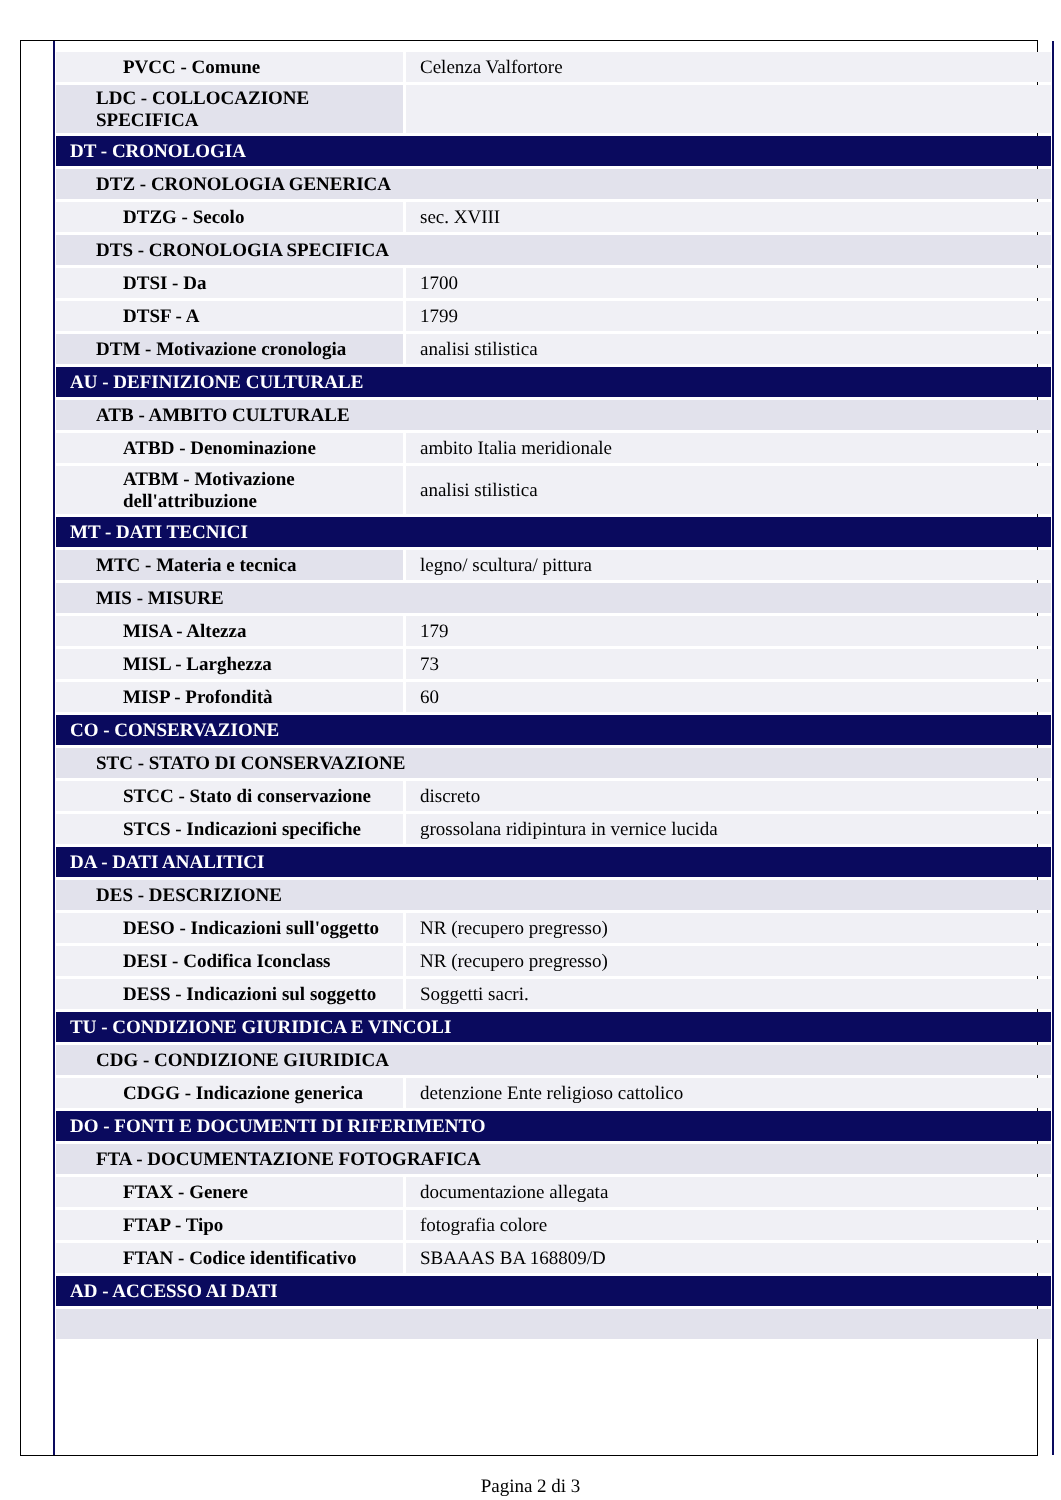| PVCC - Comune | Celenza Valfortore |
| LDC - COLLOCAZIONE SPECIFICA | |
| DT - CRONOLOGIA | |
| DTZ - CRONOLOGIA GENERICA | |
| DTZG - Secolo | sec. XVIII |
| DTS - CRONOLOGIA SPECIFICA | |
| DTSI - Da | 1700 |
| DTSF - A | 1799 |
| DTM - Motivazione cronologia | analisi stilistica |
| AU - DEFINIZIONE CULTURALE | |
| ATB - AMBITO CULTURALE | |
| ATBD - Denominazione | ambito Italia meridionale |
| ATBM - Motivazione dell'attribuzione | analisi stilistica |
| MT - DATI TECNICI | |
| MTC - Materia e tecnica | legno/ scultura/ pittura |
| MIS - MISURE | |
| MISA - Altezza | 179 |
| MISL - Larghezza | 73 |
| MISP - Profondità | 60 |
| CO - CONSERVAZIONE | |
| STC - STATO DI CONSERVAZIONE | |
| STCC - Stato di conservazione | discreto |
| STCS - Indicazioni specifiche | grossolana ridipintura in vernice lucida |
| DA - DATI ANALITICI | |
| DES - DESCRIZIONE | |
| DESO - Indicazioni sull'oggetto | NR (recupero pregresso) |
| DESI - Codifica Iconclass | NR (recupero pregresso) |
| DESS - Indicazioni sul soggetto | Soggetti sacri. |
| TU - CONDIZIONE GIURIDICA E VINCOLI | |
| CDG - CONDIZIONE GIURIDICA | |
| CDGG - Indicazione generica | detenzione Ente religioso cattolico |
| DO - FONTI E DOCUMENTI DI RIFERIMENTO | |
| FTA - DOCUMENTAZIONE FOTOGRAFICA | |
| FTAX - Genere | documentazione allegata |
| FTAP - Tipo | fotografia colore |
| FTAN - Codice identificativo | SBAAAS BA 168809/D |
| AD - ACCESSO AI DATI | |
Pagina 2 di 3